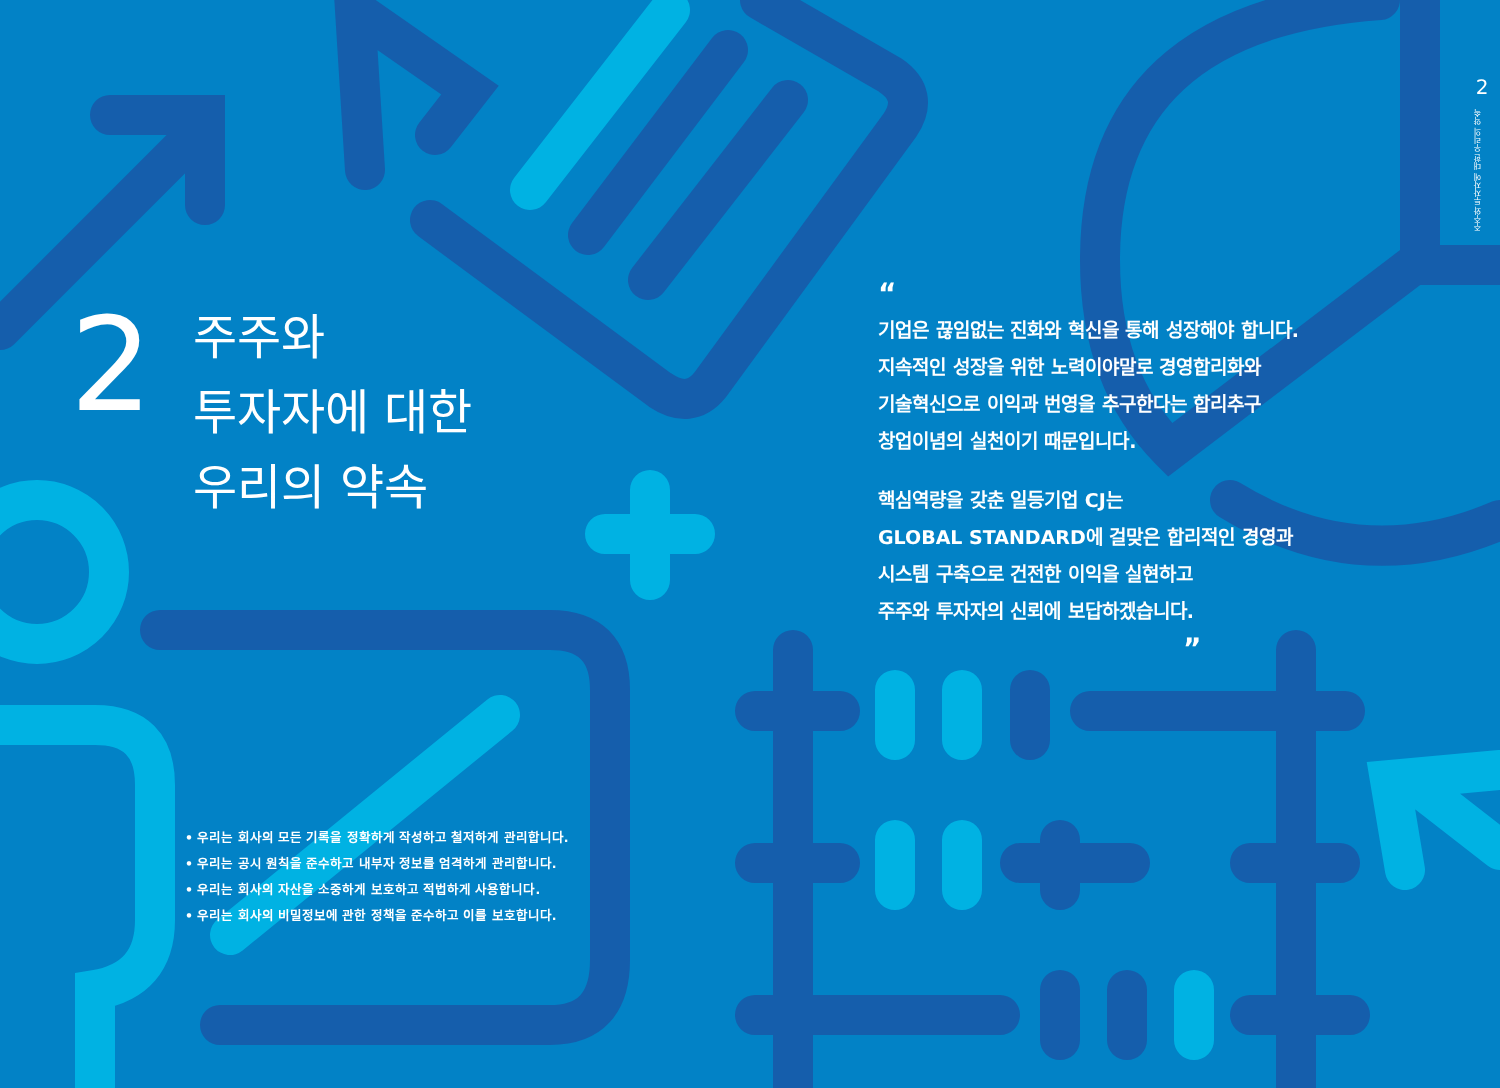2
주주와 투자자에 대한 우리의 약속
2
주주와
투자자에 대한
우리의 약속
“
기업은 끊임없는 진화와 혁신을 통해 성장해야 합니다.
지속적인 성장을 위한 노력이야말로 경영합리화와
기술혁신으로 이익과 번영을 추구한다는 합리추구
창업이념의 실천이기 때문입니다.
핵심역량을 갖춘 일등기업 CJ는
GLOBAL STANDARD에 걸맞은 합리적인 경영과
시스템 구축으로 건전한 이익을 실현하고
주주와 투자자의 신뢰에 보답하겠습니다.
”
• 우리는 회사의 모든 기록을 정확하게 작성하고 철저하게 관리합니다.
• 우리는 공시 원칙을 준수하고 내부자 정보를 엄격하게 관리합니다.
• 우리는 회사의 자산을 소중하게 보호하고 적법하게 사용합니다.
• 우리는 회사의 비밀정보에 관한 정책을 준수하고 이를 보호합니다.